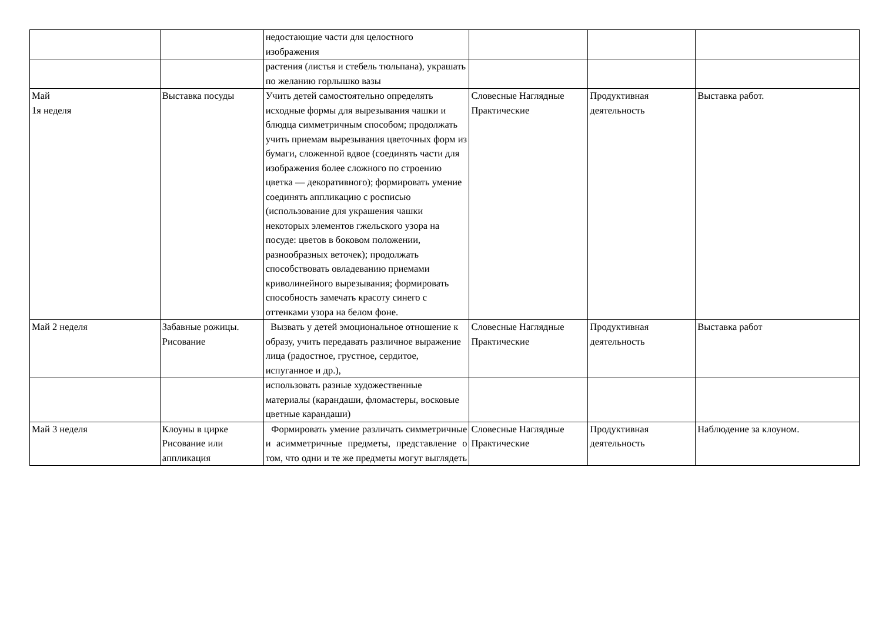| | | недостающие части для целостного изображения | | | |
| | | растения (листья и стебель тюльпана), украшать по желанию горлышко вазы | | | |
| Май 1я неделя | Выставка посуды | Учить детей самостоятельно определять исходные формы для вырезывания чашки и блюдца симметричным способом; продолжать учить приемам вырезывания цветочных форм из бумаги, сложенной вдвое (соединять части для изображения более сложного по строению цветка — декоративного); формировать умение соединять аппликацию с росписью (использование для украшения чашки некоторых элементов гжельского узора на посуде: цветов в боковом положении, разнообразных веточек); продолжать способствовать овладеванию приемами криволинейного вырезывания; формировать способность замечать красоту синего с оттенками узора на белом фоне. | Словесные Наглядные Практические | Продуктивная деятельность | Выставка работ. |
| Май 2 неделя | Забавные рожицы. Рисование | Вызвать у детей эмоциональное отношение к образу, учить передавать различное выражение лица (радостное, грустное, сердитое, испуганное и др.), | Словесные Наглядные Практические | Продуктивная деятельность | Выставка работ |
| | | использовать разные художественные материалы (карандаши, фломастеры, восковые цветные карандаши) | | | |
| Май 3 неделя | Клоуны в цирке Рисование или аппликация | Формировать умение различать симметричные и асимметричные предметы, представление о том, что одни и те же предметы могут выглядеть | Словесные Наглядные Практические | Продуктивная деятельность | Наблюдение за клоуном. |